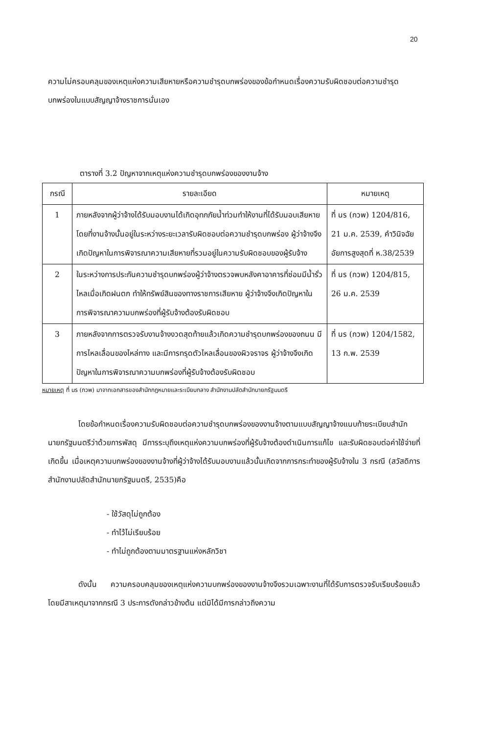20
ความไม่ครอบคลุมของเหตุแห่งความเสียหายหรือความชำรุดบกพร่องของข้อกำหนดเรื่องความรับผิดชอบต่อความชำรุดบกพร่องในแบบสัญญาจ้างราชการนั่นเอง
ตารางที่ 3.2 ปัญหาจากเหตุแห่งความชำรุดบกพร่องของงานจ้าง
| กรณี | รายละเอียด | หมายเหตุ |
| --- | --- | --- |
| 1 | ภายหลังจากผู้ว่าจ้างได้รับมอบงานได้เกิดอุทกภัยน้ำท่วมทำให้งานที่ได้รับมอบเสียหาย โดยที่งานจ้างนั้นอยู่ในระหว่างระยะเวลารับผิดชอบต่อความชำรุดบกพร่อง ผู้ว่าจ้างจึงเกิดปัญหาในการพิจารณาความเสียหายที่รวมอยู่ในความรับผิดชอบของผู้รับจ้าง | ที่ นร (กวพ) 1204/816, 21 ม.ค. 2539, คำวินิจฉัยอัยการสูงสุดที่ ห.38/2539 |
| 2 | ในระหว่างการประกันความชำรุดบกพร่องผู้ว่าจ้างตรวจพบหลังคาอาคารที่ซ่อมมีน้ำรั่วไหลเมื่อเกิดฝนตก ทำให้ทรัพย์สินของทางราชการเสียหาย ผู้ว่าจ้างจึงเกิดปัญหาในการพิจารณาความบกพร่องที่ผู้รับจ้างต้องรับผิดชอบ | ที่ นร (กวพ) 1204/815, 26 ม.ค. 2539 |
| 3 | ภายหลังจากการตรวจรับงานจ้างงวดสุดท้ายแล้วเกิดความชำรุดบกพร่องของถนน มีการไหลเลื่อนของไหล่ทาง และมีการทรุดตัวไหลเลื่อนของผิวจราจร ผู้ว่าจ้างจึงเกิดปัญหาในการพิจารณาความบกพร่องที่ผู้รับจ้างต้องรับผิดชอบ | ที่ นร (กวพ) 1204/1582, 13 ก.พ. 2539 |
หมายเหตุ ที่ นร (กวพ) มาจากเอกสารของสำนักกฎหมายและระเบียบกลาง สำนักงานปลัดสำนักนายกรัฐมนตรี
โดยข้อกำหนดเรื่องความรับผิดชอบต่อความชำรุดบกพร่องของงานจ้างตามแบบสัญญาจ้างแนบท้ายระเบียบสำนักนายกรัฐมนตรีว่าด้วยการพัสดุ มีการระบุถึงเหตุแห่งความบกพร่องที่ผู้รับจ้างต้องดำเนินการแก้ไข และรับผิดชอบต่อค่าใช้จ่ายที่เกิดขึ้น เมื่อเหตุความบกพร่องของงานจ้างที่ผู้ว่าจ้างได้รับมอบงานแล้วนั้นเกิดจากการกระทำของผู้รับจ้างใน 3 กรณี (สวัสดิการสำนักงานปลัดสำนักนายกรัฐมนตรี, 2535)คือ
- ใช้วัสดุไม่ถูกต้อง
- ทำไว้ไม่เรียบร้อย
- ทำไม่ถูกต้องตามมาตรฐานแห่งหลักวิชา
ดังนั้น ความครอบคลุมของเหตุแห่งความบกพร่องของงานจ้างจึงรวมเฉพาะงานที่ได้รับการตรวจรับเรียบร้อยแล้ว โดยมีสาเหตุมาจากกรณี 3 ประการดังกล่าวข้างต้น แต่มิได้มีการกล่าวถึงความ